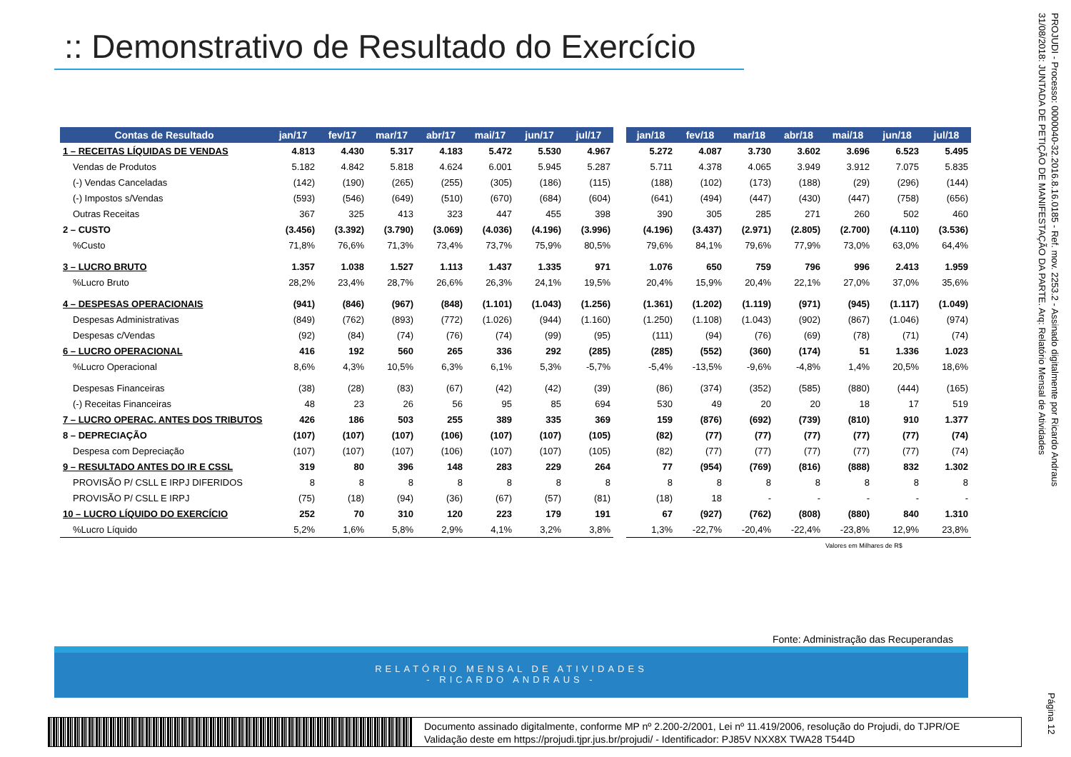:: Demonstrativo de Resultado do Exercício
| Contas de Resultado | jan/17 | fev/17 | mar/17 | abr/17 | mai/17 | jun/17 | jul/17 | | jan/18 | fev/18 | mar/18 | abr/18 | mai/18 | jun/18 | jul/18 |
| --- | --- | --- | --- | --- | --- | --- | --- | --- | --- | --- | --- | --- | --- | --- | --- |
| 1 – RECEITAS LÍQUIDAS DE VENDAS | 4.813 | 4.430 | 5.317 | 4.183 | 5.472 | 5.530 | 4.967 | | 5.272 | 4.087 | 3.730 | 3.602 | 3.696 | 6.523 | 5.495 |
| Vendas de Produtos | 5.182 | 4.842 | 5.818 | 4.624 | 6.001 | 5.945 | 5.287 | | 5.711 | 4.378 | 4.065 | 3.949 | 3.912 | 7.075 | 5.835 |
| (-) Vendas Canceladas | (142) | (190) | (265) | (255) | (305) | (186) | (115) | | (188) | (102) | (173) | (188) | (29) | (296) | (144) |
| (-) Impostos s/Vendas | (593) | (546) | (649) | (510) | (670) | (684) | (604) | | (641) | (494) | (447) | (430) | (447) | (758) | (656) |
| Outras Receitas | 367 | 325 | 413 | 323 | 447 | 455 | 398 | | 390 | 305 | 285 | 271 | 260 | 502 | 460 |
| 2 – CUSTO | (3.456) | (3.392) | (3.790) | (3.069) | (4.036) | (4.196) | (3.996) | | (4.196) | (3.437) | (2.971) | (2.805) | (2.700) | (4.110) | (3.536) |
| %Custo | 71,8% | 76,6% | 71,3% | 73,4% | 73,7% | 75,9% | 80,5% | | 79,6% | 84,1% | 79,6% | 77,9% | 73,0% | 63,0% | 64,4% |
| 3 – LUCRO BRUTO | 1.357 | 1.038 | 1.527 | 1.113 | 1.437 | 1.335 | 971 | | 1.076 | 650 | 759 | 796 | 996 | 2.413 | 1.959 |
| %Lucro Bruto | 28,2% | 23,4% | 28,7% | 26,6% | 26,3% | 24,1% | 19,5% | | 20,4% | 15,9% | 20,4% | 22,1% | 27,0% | 37,0% | 35,6% |
| 4 – DESPESAS OPERACIONAIS | (941) | (846) | (967) | (848) | (1.101) | (1.043) | (1.256) | | (1.361) | (1.202) | (1.119) | (971) | (945) | (1.117) | (1.049) |
| Despesas Administrativas | (849) | (762) | (893) | (772) | (1.026) | (944) | (1.160) | | (1.250) | (1.108) | (1.043) | (902) | (867) | (1.046) | (974) |
| Despesas c/Vendas | (92) | (84) | (74) | (76) | (74) | (99) | (95) | | (111) | (94) | (76) | (69) | (78) | (71) | (74) |
| 6 – LUCRO OPERACIONAL | 416 | 192 | 560 | 265 | 336 | 292 | (285) | | (285) | (552) | (360) | (174) | 51 | 1.336 | 1.023 |
| %Lucro Operacional | 8,6% | 4,3% | 10,5% | 6,3% | 6,1% | 5,3% | -5,7% | | -5,4% | -13,5% | -9,6% | -4,8% | 1,4% | 20,5% | 18,6% |
| Despesas Financeiras | (38) | (28) | (83) | (67) | (42) | (42) | (39) | | (86) | (374) | (352) | (585) | (880) | (444) | (165) |
| (-) Receitas Financeiras | 48 | 23 | 26 | 56 | 95 | 85 | 694 | | 530 | 49 | 20 | 20 | 18 | 17 | 519 |
| 7 – LUCRO OPERAC. ANTES DOS TRIBUTOS | 426 | 186 | 503 | 255 | 389 | 335 | 369 | | 159 | (876) | (692) | (739) | (810) | 910 | 1.377 |
| 8 – DEPRECIAÇÃO | (107) | (107) | (107) | (106) | (107) | (107) | (105) | | (82) | (77) | (77) | (77) | (77) | (77) | (74) |
| Despesa com Depreciação | (107) | (107) | (107) | (106) | (107) | (107) | (105) | | (82) | (77) | (77) | (77) | (77) | (77) | (74) |
| 9 – RESULTADO ANTES DO IR E CSSL | 319 | 80 | 396 | 148 | 283 | 229 | 264 | | 77 | (954) | (769) | (816) | (888) | 832 | 1.302 |
| PROVISÃO P/ CSLL E IRPJ DIFERIDOS | 8 | 8 | 8 | 8 | 8 | 8 | 8 | | 8 | 8 | 8 | 8 | 8 | 8 | 8 |
| PROVISÃO P/ CSLL E IRPJ | (75) | (18) | (94) | (36) | (67) | (57) | (81) | | (18) | 18 | - | - | - | - | - |
| 10 – LUCRO LÍQUIDO DO EXERCÍCIO | 252 | 70 | 310 | 120 | 223 | 179 | 191 | | 67 | (927) | (762) | (808) | (880) | 840 | 1.310 |
| %Lucro Líquido | 5,2% | 1,6% | 5,8% | 2,9% | 4,1% | 3,2% | 3,8% | | 1,3% | -22,7% | -20,4% | -22,4% | -23,8% | 12,9% | 23,8% |
Valores em Milhares de R$
Fonte: Administração das Recuperandas
RELATÓRIO MENSAL DE ATIVIDADES
- RICARDO ANDRAUS -
Documento assinado digitalmente, conforme MP nº 2.200-2/2001, Lei nº 11.419/2006, resolução do Projudi, do TJPR/OE
Validação deste em https://projudi.tjpr.jus.br/projudi/ - Identificador: PJ85V NXX8X TWA28 T544D
PROJUDI - Processo: 0000040-32.2016.8.16.0185 - Ref. mov. 2253.2 - Assinado digitalmente por Ricardo Andraus
31/08/2018: JUNTADA DE PETIÇÃO DE MANIFESTAÇÃO DA PARTE. Arq: Relatório Mensal de Atividades
Página 12